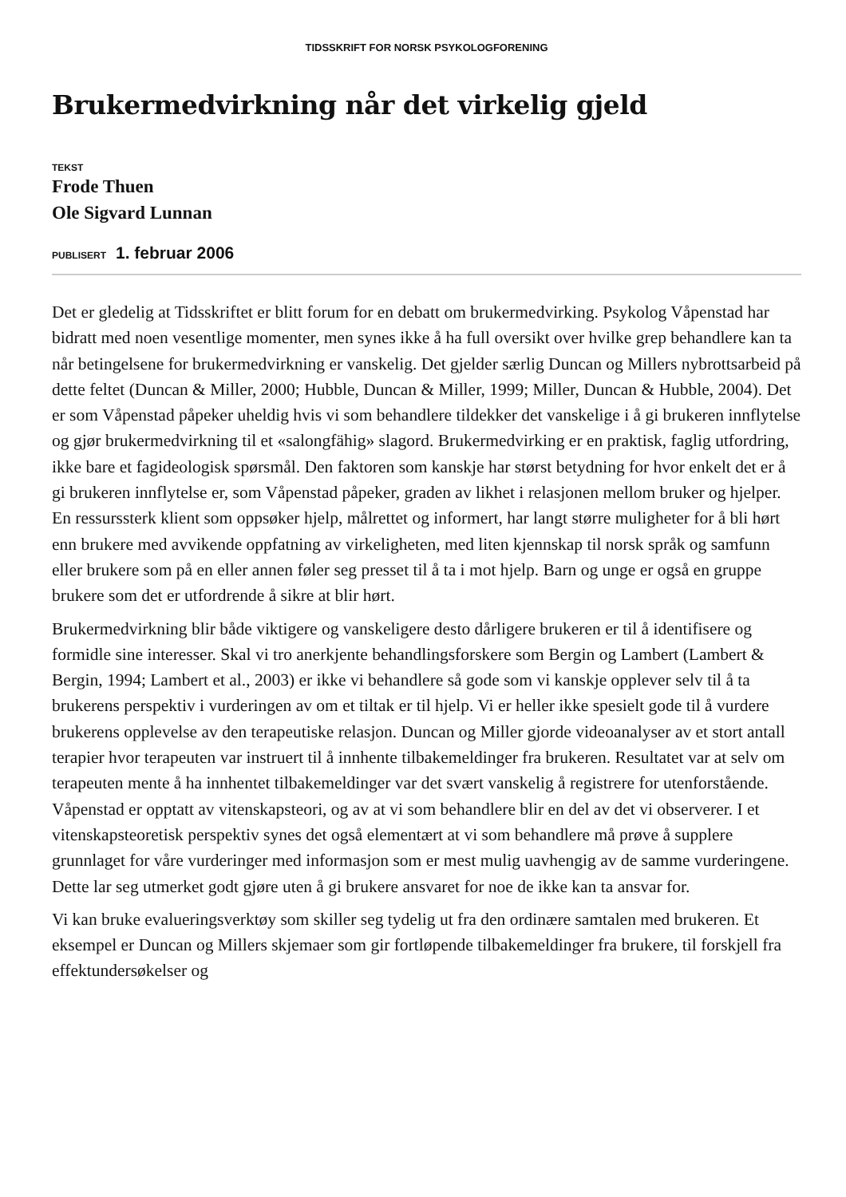TIDSSKRIFT FOR NORSK PSYKOLOGFORENING
Brukermedvirkning når det virkelig gjeld
TEKST
Frode Thuen
Ole Sigvard Lunnan
PUBLISERT 1. februar 2006
Det er gledelig at Tidsskriftet er blitt forum for en debatt om brukermedvirking. Psykolog Våpenstad har bidratt med noen vesentlige momenter, men synes ikke å ha full oversikt over hvilke grep behandlere kan ta når betingelsene for brukermedvirkning er vanskelig. Det gjelder særlig Duncan og Millers nybrottsarbeid på dette feltet (Duncan & Miller, 2000; Hubble, Duncan & Miller, 1999; Miller, Duncan & Hubble, 2004). Det er som Våpenstad påpeker uheldig hvis vi som behandlere tildekker det vanskelige i å gi brukeren innflytelse og gjør brukermedvirkning til et «salongfähig» slagord. Brukermedvirking er en praktisk, faglig utfordring, ikke bare et fagideologisk spørsmål. Den faktoren som kanskje har størst betydning for hvor enkelt det er å gi brukeren innflytelse er, som Våpenstad påpeker, graden av likhet i relasjonen mellom bruker og hjelper. En ressurssterk klient som oppsøker hjelp, målrettet og informert, har langt større muligheter for å bli hørt enn brukere med avvikende oppfatning av virkeligheten, med liten kjennskap til norsk språk og samfunn eller brukere som på en eller annen føler seg presset til å ta i mot hjelp. Barn og unge er også en gruppe brukere som det er utfordrende å sikre at blir hørt.
Brukermedvirkning blir både viktigere og vanskeligere desto dårligere brukeren er til å identifisere og formidle sine interesser. Skal vi tro anerkjente behandlingsforskere som Bergin og Lambert (Lambert & Bergin, 1994; Lambert et al., 2003) er ikke vi behandlere så gode som vi kanskje opplever selv til å ta brukerens perspektiv i vurderingen av om et tiltak er til hjelp. Vi er heller ikke spesielt gode til å vurdere brukerens opplevelse av den terapeutiske relasjon. Duncan og Miller gjorde videoanalyser av et stort antall terapier hvor terapeuten var instruert til å innhente tilbakemeldinger fra brukeren. Resultatet var at selv om terapeuten mente å ha innhentet tilbakemeldinger var det svært vanskelig å registrere for utenforstående. Våpenstad er opptatt av vitenskapsteori, og av at vi som behandlere blir en del av det vi observerer. I et vitenskapsteoretisk perspektiv synes det også elementært at vi som behandlere må prøve å supplere grunnlaget for våre vurderinger med informasjon som er mest mulig uavhengig av de samme vurderingene. Dette lar seg utmerket godt gjøre uten å gi brukere ansvaret for noe de ikke kan ta ansvar for.
Vi kan bruke evalueringsverktøy som skiller seg tydelig ut fra den ordinære samtalen med brukeren. Et eksempel er Duncan og Millers skjemaer som gir fortløpende tilbakemeldinger fra brukere, til forskjell fra effektundersøkelser og